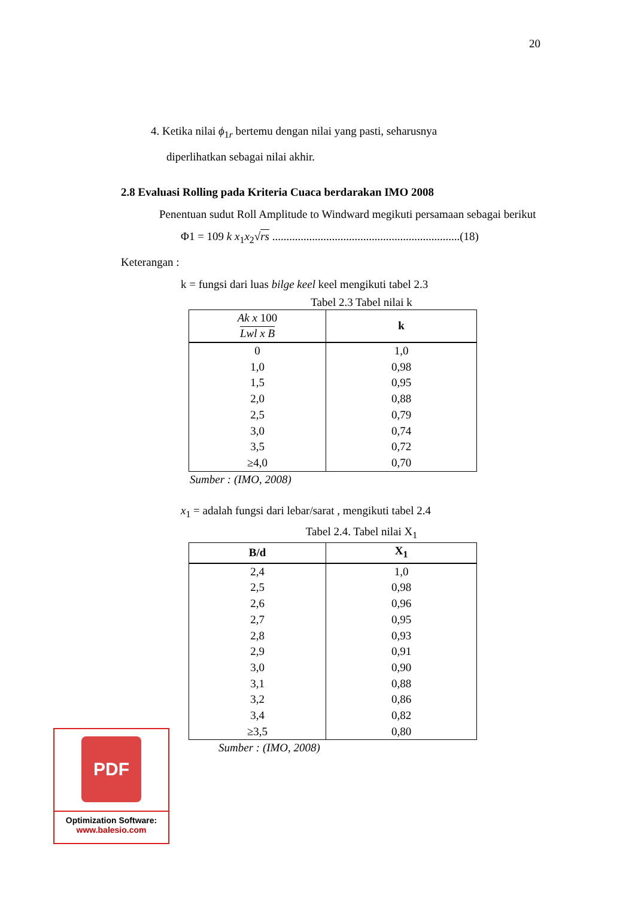20
4. Ketika nilai ϕ<sub>1r</sub> bertemu dengan nilai yang pasti, seharusnya
diperlihatkan sebagai nilai akhir.
2.8 Evaluasi Rolling pada Kriteria Cuaca berdarakan IMO 2008
Penentuan sudut Roll Amplitude to Windward megikuti persamaan sebagai berikut
Φ1 = 109 k x<sub>1</sub>x<sub>2</sub>√rs ..................................................................(18)
Keterangan :
k = fungsi dari luas bilge keel keel mengikuti tabel 2.3
Tabel 2.3 Tabel nilai k
| Ak x 100 Lwl x B | k |
| --- | --- |
| 0 | 1,0 |
| 1,0 | 0,98 |
| 1,5 | 0,95 |
| 2,0 | 0,88 |
| 2,5 | 0,79 |
| 3,0 | 0,74 |
| 3,5 | 0,72 |
| ≥4,0 | 0,70 |
Sumber : (IMO, 2008)
x<sub>1</sub> = adalah fungsi dari lebar/sarat , mengikuti tabel 2.4
Tabel 2.4. Tabel nilai X<sub>1</sub>
| B/d | X<sub>1</sub> |
| --- | --- |
| 2,4 | 1,0 |
| 2,5 | 0,98 |
| 2,6 | 0,96 |
| 2,7 | 0,95 |
| 2,8 | 0,93 |
| 2,9 | 0,91 |
| 3,0 | 0,90 |
| 3,1 | 0,88 |
| 3,2 | 0,86 |
| 3,4 | 0,82 |
| ≥3,5 | 0,80 |
Sumber : (IMO, 2008)
PDF
Optimization Software:
www.balesio.com